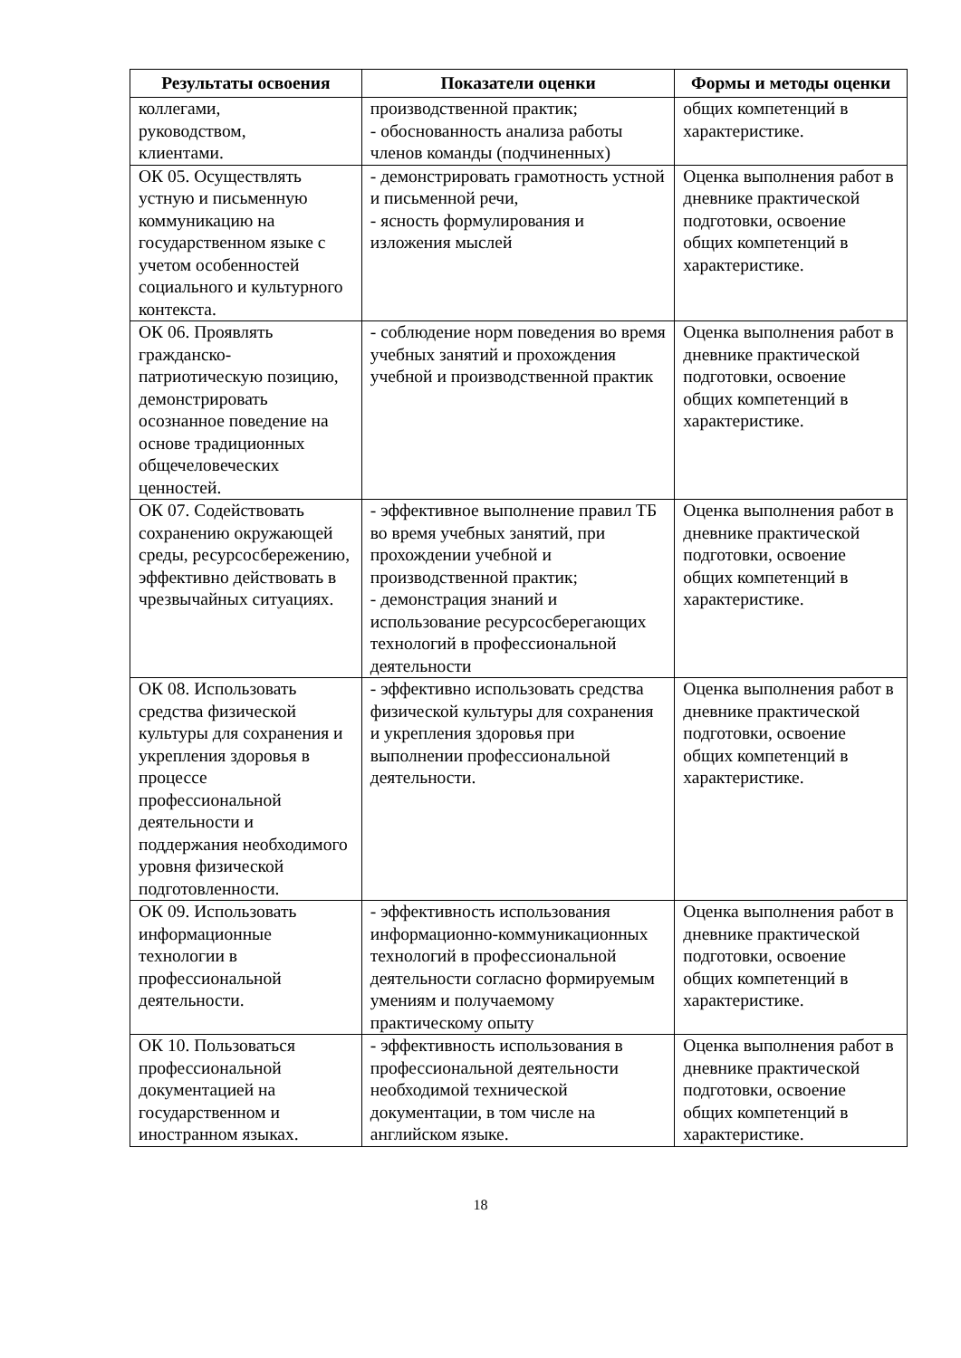| Результаты освоения | Показатели оценки | Формы и методы оценки |
| --- | --- | --- |
| коллегами, руководством, клиентами. | производственной практик; - обоснованность анализа работы членов команды (подчиненных) | общих компетенций в характеристике. |
| ОК 05. Осуществлять устную и письменную коммуникацию на государственном языке с учетом особенностей социального и культурного контекста. | - демонстрировать грамотность устной и письменной речи, - ясность формулирования и изложения мыслей | Оценка выполнения работ в дневнике практической подготовки, освоение общих компетенций в характеристике. |
| ОК 06. Проявлять гражданско-патриотическую позицию, демонстрировать осознанное поведение на основе традиционных общечеловеческих ценностей. | - соблюдение норм поведения во время учебных занятий и прохождения учебной и производственной практик | Оценка выполнения работ в дневнике практической подготовки, освоение общих компетенций в характеристике. |
| ОК 07. Содействовать сохранению окружающей среды, ресурсосбережению, эффективно действовать в чрезвычайных ситуациях. | - эффективное выполнение правил ТБ во время учебных занятий, при прохождении учебной и производственной практик; - демонстрация знаний и использование ресурсосберегающих технологий в профессиональной деятельности | Оценка выполнения работ в дневнике практической подготовки, освоение общих компетенций в характеристике. |
| ОК 08. Использовать средства физической культуры для сохранения и укрепления здоровья в процессе профессиональной деятельности и поддержания необходимого уровня физической подготовленности. | - эффективно использовать средства физической культуры для сохранения и укрепления здоровья при выполнении профессиональной деятельности. | Оценка выполнения работ в дневнике практической подготовки, освоение общих компетенций в характеристике. |
| ОК 09. Использовать информационные технологии в профессиональной деятельности. | - эффективность использования информационно-коммуникационных технологий в профессиональной деятельности согласно формируемым умениям и получаемому практическому опыту | Оценка выполнения работ в дневнике практической подготовки, освоение общих компетенций в характеристике. |
| ОК 10. Пользоваться профессиональной документацией на государственном и иностранном языках. | - эффективность использования в профессиональной деятельности необходимой технической документации, в том числе на английском языке. | Оценка выполнения работ в дневнике практической подготовки, освоение общих компетенций в характеристике. |
18